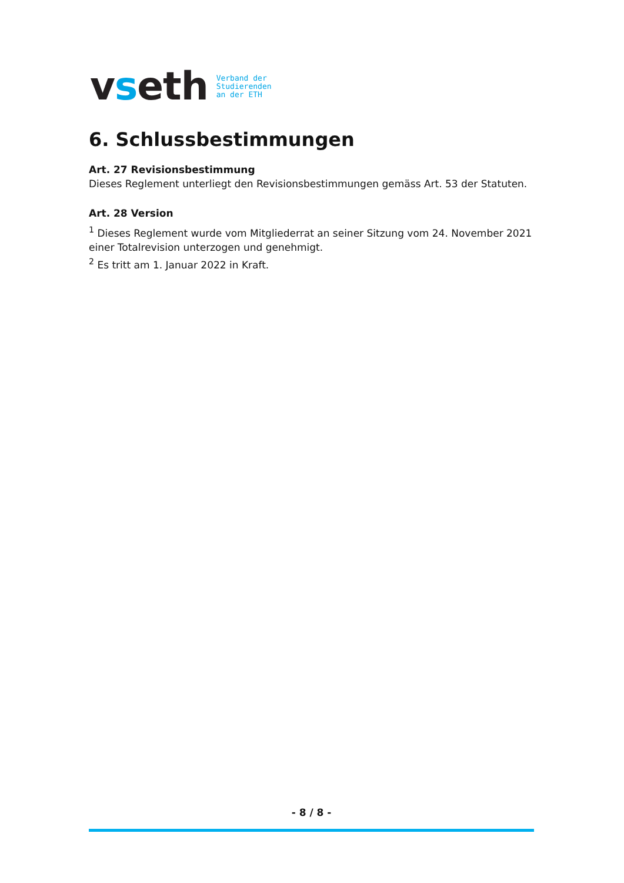vseth
Verband der
Studierenden
an der ETH
6. Schlussbestimmungen
Art. 27 Revisionsbestimmung
Dieses Reglement unterliegt den Revisionsbestimmungen gemäss Art. 53 der Statuten.
Art. 28 Version
<sup>1</sup> Dieses Reglement wurde vom Mitgliederrat an seiner Sitzung vom 24. November 2021 einer Totalrevision unterzogen und genehmigt.
<sup>2</sup> Es tritt am 1. Januar 2022 in Kraft.
- 8 / 8 -